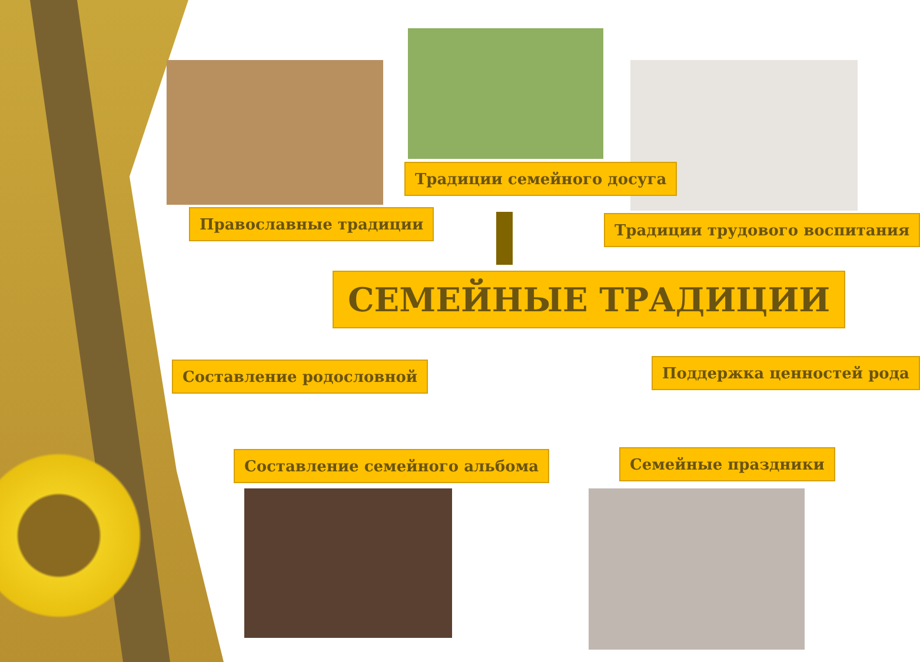Традиции семейного досуга
Православные традиции Традиции трудового воспитания
СЕМЕЙНЫЕ ТРАДИЦИИ
Составление родословной Поддержка ценностей рода
Составление семейного альбома Семейные праздники